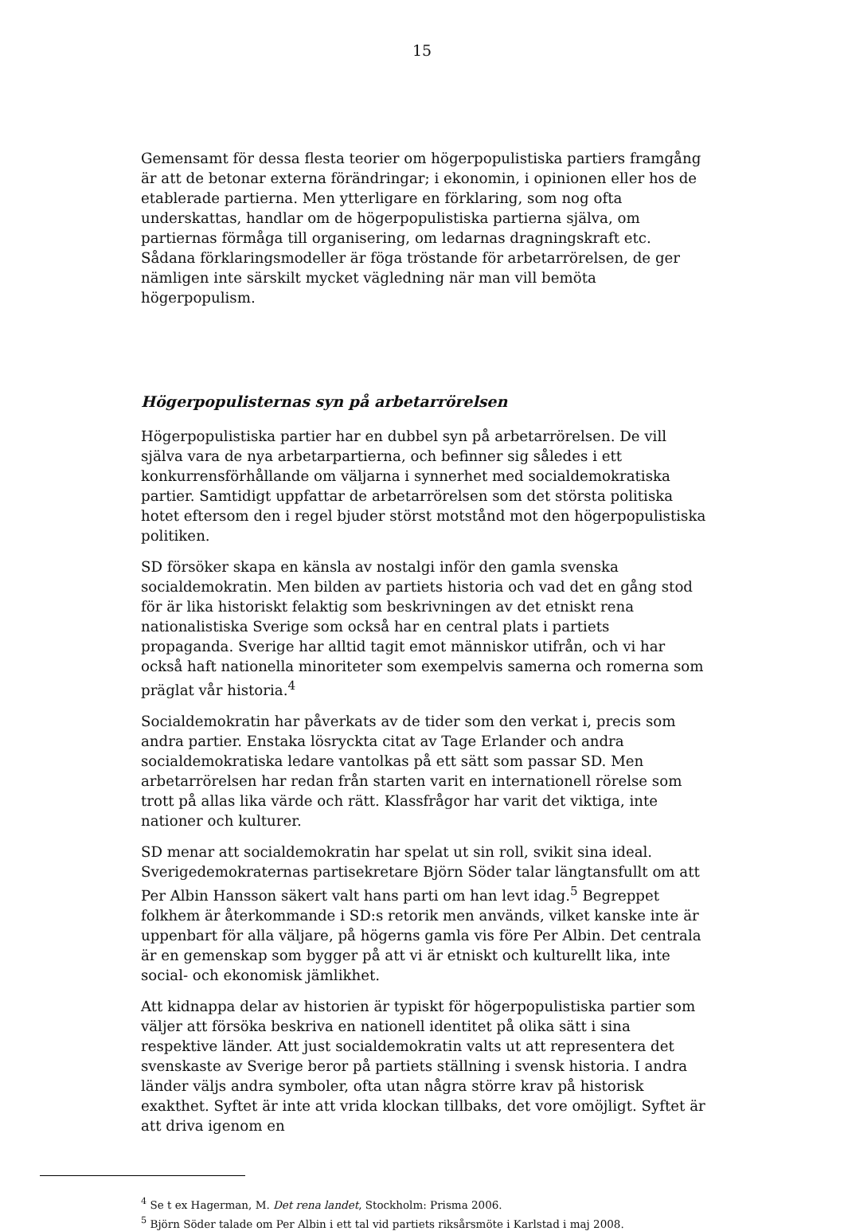15
Gemensamt för dessa flesta teorier om högerpopulistiska partiers framgång är att de betonar externa förändringar; i ekonomin, i opinionen eller hos de etablerade partierna. Men ytterligare en förklaring, som nog ofta underskattas, handlar om de högerpopulistiska partierna själva, om partiernas förmåga till organisering, om ledarnas dragningskraft etc. Sådana förklaringsmodeller är föga tröstande för arbetarrörelsen, de ger nämligen inte särskilt mycket vägledning när man vill bemöta högerpopulism.
Högerpopulisternas syn på arbetarrörelsen
Högerpopulistiska partier har en dubbel syn på arbetarrörelsen. De vill själva vara de nya arbetarpartierna, och befinner sig således i ett konkurrensförhållande om väljarna i synnerhet med socialdemokratiska partier. Samtidigt uppfattar de arbetarrörelsen som det största politiska hotet eftersom den i regel bjuder störst motstånd mot den högerpopulistiska politiken.
SD försöker skapa en känsla av nostalgi inför den gamla svenska socialdemokratin. Men bilden av partiets historia och vad det en gång stod för är lika historiskt felaktig som beskrivningen av det etniskt rena nationalistiska Sverige som också har en central plats i partiets propaganda. Sverige har alltid tagit emot människor utifrån, och vi har också haft nationella minoriteter som exempelvis samerna och romerna som präglat vår historia.<sup>4</sup>
Socialdemokratin har påverkats av de tider som den verkat i, precis som andra partier. Enstaka lösryckta citat av Tage Erlander och andra socialdemokratiska ledare vantolkas på ett sätt som passar SD. Men arbetarrörelsen har redan från starten varit en internationell rörelse som trott på allas lika värde och rätt. Klassfrågor har varit det viktiga, inte nationer och kulturer.
SD menar att socialdemokratin har spelat ut sin roll, svikit sina ideal. Sverigedemokraternas partisekretare Björn Söder talar längtansfullt om att Per Albin Hansson säkert valt hans parti om han levt idag.<sup>5</sup> Begreppet folkhem är återkommande i SD:s retorik men används, vilket kanske inte är uppenbart för alla väljare, på högerns gamla vis före Per Albin. Det centrala är en gemenskap som bygger på att vi är etniskt och kulturellt lika, inte social- och ekonomisk jämlikhet.
Att kidnappa delar av historien är typiskt för högerpopulistiska partier som väljer att försöka beskriva en nationell identitet på olika sätt i sina respektive länder. Att just socialdemokratin valts ut att representera det svenskaste av Sverige beror på partiets ställning i svensk historia. I andra länder väljs andra symboler, ofta utan några större krav på historisk exakthet. Syftet är inte att vrida klockan tillbaks, det vore omöjligt. Syftet är att driva igenom en
<sup>4</sup> Se t ex Hagerman, M. Det rena landet, Stockholm: Prisma 2006.
<sup>5</sup> Björn Söder talade om Per Albin i ett tal vid partiets riksårsmöte i Karlstad i maj 2008.